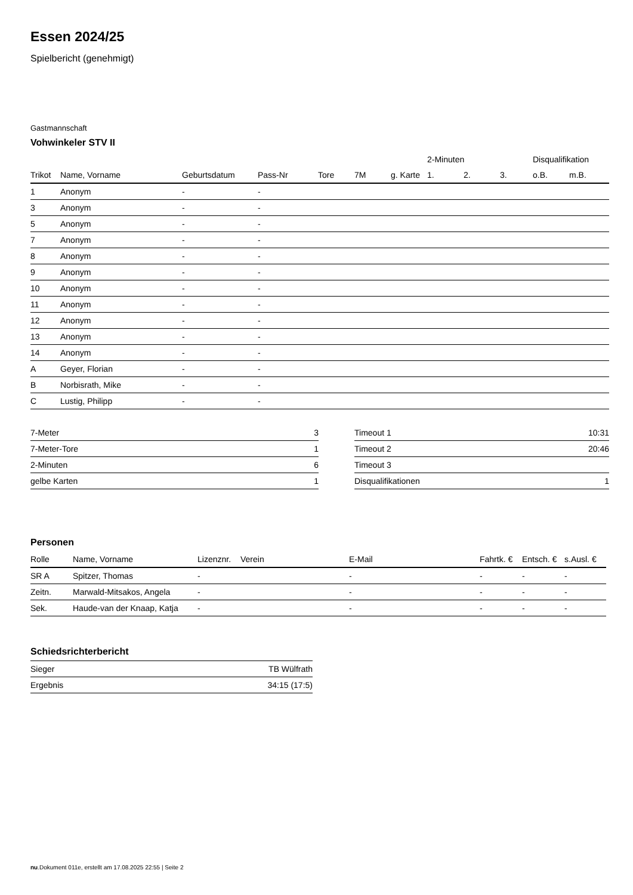Essen 2024/25
Spielbericht (genehmigt)
Gastmannschaft
Vohwinkeler STV II
| | | | | | | | 2-Minuten | | | Disqualifikation | |
| --- | --- | --- | --- | --- | --- | --- | --- | --- | --- | --- | --- |
| Trikot | Name, Vorname | Geburtsdatum | Pass-Nr | Tore | 7M | g. Karte | 1. | 2. | 3. | o.B. | m.B. |
| 1 | Anonym | - | - | | | | | | | | |
| 3 | Anonym | - | - | | | | | | | | |
| 5 | Anonym | - | - | | | | | | | | |
| 7 | Anonym | - | - | | | | | | | | |
| 8 | Anonym | - | - | | | | | | | | |
| 9 | Anonym | - | - | | | | | | | | |
| 10 | Anonym | - | - | | | | | | | | |
| 11 | Anonym | - | - | | | | | | | | |
| 12 | Anonym | - | - | | | | | | | | |
| 13 | Anonym | - | - | | | | | | | | |
| 14 | Anonym | - | - | | | | | | | | |
| A | Geyer, Florian | - | - | | | | | | | | |
| B | Norbisrath, Mike | - | - | | | | | | | | |
| C | Lustig, Philipp | - | - | | | | | | | | |
| 7-Meter | 3 |
| 7-Meter-Tore | 1 |
| 2-Minuten | 6 |
| gelbe Karten | 1 |
| Timeout 1 | 10:31 |
| Timeout 2 | 20:46 |
| Timeout 3 | |
| Disqualifikationen | 1 |
Personen
| Rolle | Name, Vorname | Lizenznr. | Verein | E-Mail | Fahrtk. € | Entsch. € | s.Ausl. € |
| --- | --- | --- | --- | --- | --- | --- | --- |
| SR A | Spitzer, Thomas | - | | - | - | - | - |
| Zeitn. | Marwald-Mitsakos, Angela | - | | - | - | - | - |
| Sek. | Haude-van der Knaap, Katja | - | | - | - | - | - |
Schiedsrichterbericht
| Sieger | TB Wülfrath |
| Ergebnis | 34:15 (17:5) |
nu.Dokument 011e, erstellt am 17.08.2025 22:55 | Seite 2